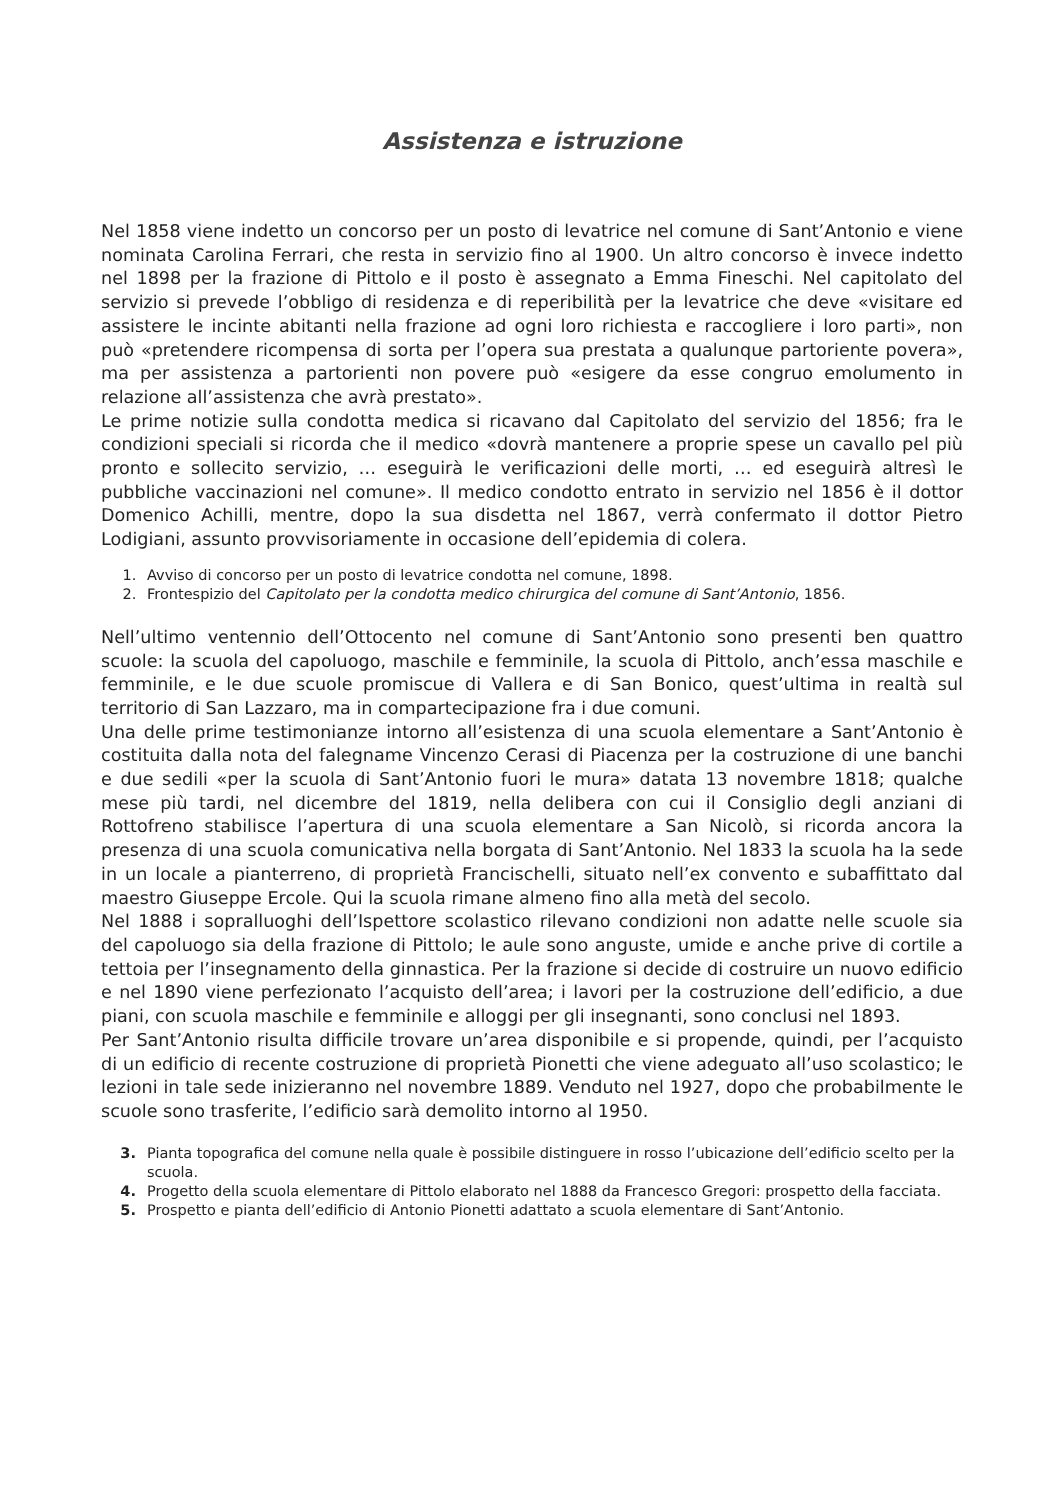Assistenza e istruzione
Nel 1858 viene indetto un concorso per un posto di levatrice nel comune di Sant’Antonio e viene nominata Carolina Ferrari, che resta in servizio fino al 1900. Un altro concorso è invece indetto nel 1898 per la frazione di Pittolo e il posto è assegnato a Emma Fineschi. Nel capitolato del servizio si prevede l’obbligo di residenza e di reperibilità per la levatrice che deve «visitare ed assistere le incinte abitanti nella frazione ad ogni loro richiesta e raccogliere i loro parti», non può «pretendere ricompensa di sorta per l’opera sua prestata a qualunque partoriente povera», ma per assistenza a partorienti non povere può «esigere da esse congruo emolumento in relazione all’assistenza che avrà prestato».
Le prime notizie sulla condotta medica si ricavano dal Capitolato del servizio del 1856; fra le condizioni speciali si ricorda che il medico «dovrà mantenere a proprie spese un cavallo pel più pronto e sollecito servizio, … eseguirà le verificazioni delle morti, … ed eseguirà altresì le pubbliche vaccinazioni nel comune». Il medico condotto entrato in servizio nel 1856 è il dottor Domenico Achilli, mentre, dopo la sua disdetta nel 1867, verrà confermato il dottor Pietro Lodigiani, assunto provvisoriamente in occasione dell’epidemia di colera.
Avviso di concorso per un posto di levatrice condotta nel comune, 1898.
Frontespizio del Capitolato per la condotta medico chirurgica del comune di Sant’Antonio, 1856.
Nell’ultimo ventennio dell’Ottocento nel comune di Sant’Antonio sono presenti ben quattro scuole: la scuola del capoluogo, maschile e femminile, la scuola di Pittolo, anch’essa maschile e femminile, e le due scuole promiscue di Vallera e di San Bonico, quest’ultima in realtà sul territorio di San Lazzaro, ma in compartecipazione fra i due comuni.
Una delle prime testimonianze intorno all’esistenza di una scuola elementare a Sant’Antonio è costituita dalla nota del falegname Vincenzo Cerasi di Piacenza per la costruzione di une banchi e due sedili «per la scuola di Sant’Antonio fuori le mura» datata 13 novembre 1818; qualche mese più tardi, nel dicembre del 1819, nella delibera con cui il Consiglio degli anziani di Rottofreno stabilisce l’apertura di una scuola elementare a San Nicolò, si ricorda ancora la presenza di una scuola comunicativa nella borgata di Sant’Antonio. Nel 1833 la scuola ha la sede in un locale a pianterreno, di proprietà Francischelli, situato nell’ex convento e subaffittato dal maestro Giuseppe Ercole. Qui la scuola rimane almeno fino alla metà del secolo.
Nel 1888 i sopralluoghi dell’Ispettore scolastico rilevano condizioni non adatte nelle scuole sia del capoluogo sia della frazione di Pittolo; le aule sono anguste, umide e anche prive di cortile a tettoia per l’insegnamento della ginnastica. Per la frazione si decide di costruire un nuovo edificio e nel 1890 viene perfezionato l’acquisto dell’area; i lavori per la costruzione dell’edificio, a due piani, con scuola maschile e femminile e alloggi per gli insegnanti, sono conclusi nel 1893.
Per Sant’Antonio risulta difficile trovare un’area disponibile e si propende, quindi, per l’acquisto di un edificio di recente costruzione di proprietà Pionetti che viene adeguato all’uso scolastico; le lezioni in tale sede inizieranno nel novembre 1889. Venduto nel 1927, dopo che probabilmente le scuole sono trasferite, l’edificio sarà demolito intorno al 1950.
Pianta topografica del comune nella quale è possibile distinguere in rosso l’ubicazione dell’edificio scelto per la scuola.
Progetto della scuola elementare di Pittolo elaborato nel 1888 da Francesco Gregori: prospetto della facciata.
Prospetto e pianta dell’edificio di Antonio Pionetti adattato a scuola elementare di Sant’Antonio.